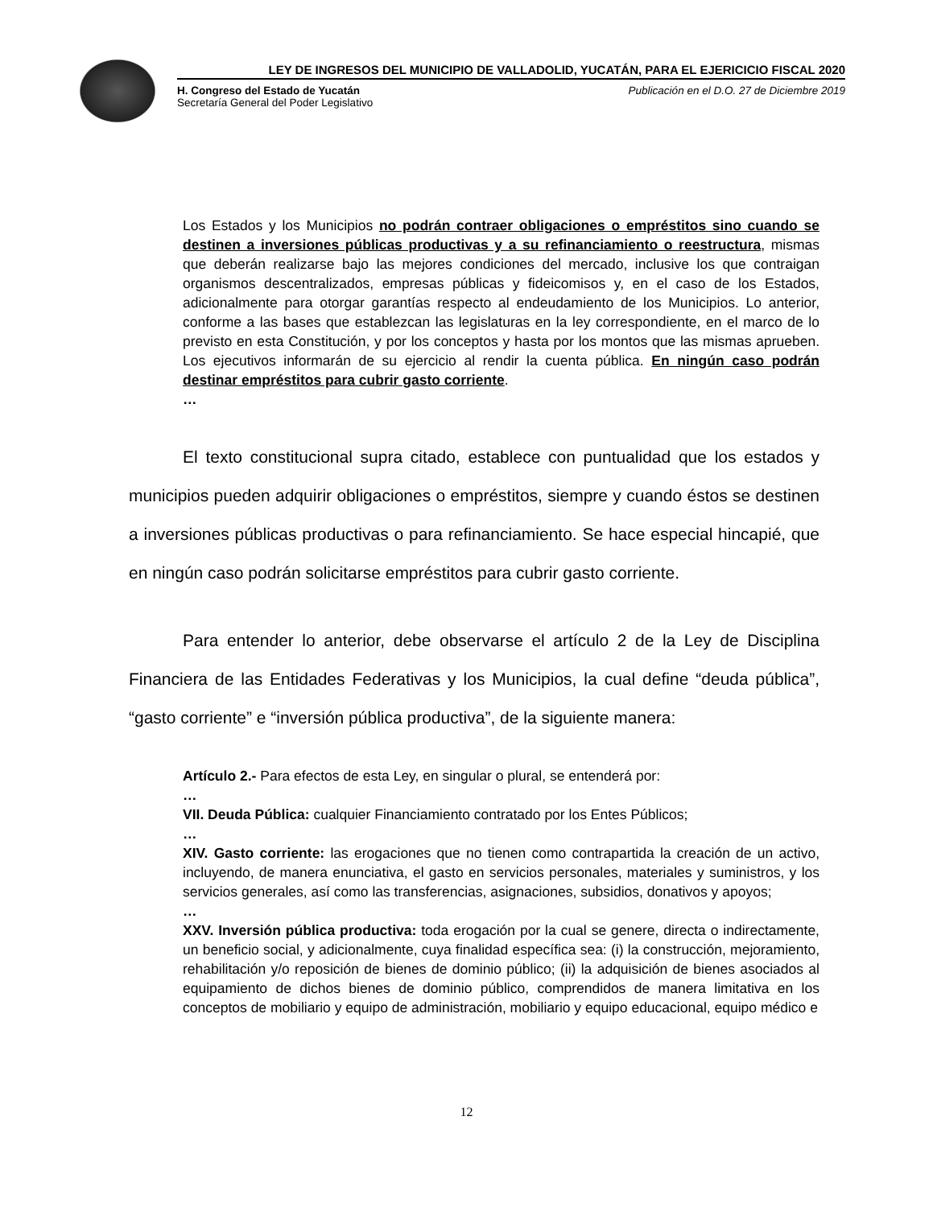LEY DE INGRESOS DEL MUNICIPIO DE VALLADOLID, YUCATÁN, PARA EL EJERICICIO FISCAL 2020
H. Congreso del Estado de Yucatán
Secretaría General del Poder Legislativo
Publicación en el D.O. 27 de Diciembre 2019
Los Estados y los Municipios no podrán contraer obligaciones o empréstitos sino cuando se destinen a inversiones públicas productivas y a su refinanciamiento o reestructura, mismas que deberán realizarse bajo las mejores condiciones del mercado, inclusive los que contraigan organismos descentralizados, empresas públicas y fideicomisos y, en el caso de los Estados, adicionalmente para otorgar garantías respecto al endeudamiento de los Municipios. Lo anterior, conforme a las bases que establezcan las legislaturas en la ley correspondiente, en el marco de lo previsto en esta Constitución, y por los conceptos y hasta por los montos que las mismas aprueben. Los ejecutivos informarán de su ejercicio al rendir la cuenta pública. En ningún caso podrán destinar empréstitos para cubrir gasto corriente.
…
El texto constitucional supra citado, establece con puntualidad que los estados y municipios pueden adquirir obligaciones o empréstitos, siempre y cuando éstos se destinen a inversiones públicas productivas o para refinanciamiento. Se hace especial hincapié, que en ningún caso podrán solicitarse empréstitos para cubrir gasto corriente.
Para entender lo anterior, debe observarse el artículo 2 de la Ley de Disciplina Financiera de las Entidades Federativas y los Municipios, la cual define “deuda pública”, “gasto corriente” e “inversión pública productiva”, de la siguiente manera:
Artículo 2.- Para efectos de esta Ley, en singular o plural, se entenderá por:
…
VII. Deuda Pública: cualquier Financiamiento contratado por los Entes Públicos;
…
XIV. Gasto corriente: las erogaciones que no tienen como contrapartida la creación de un activo, incluyendo, de manera enunciativa, el gasto en servicios personales, materiales y suministros, y los servicios generales, así como las transferencias, asignaciones, subsidios, donativos y apoyos;
…
XXV. Inversión pública productiva: toda erogación por la cual se genere, directa o indirectamente, un beneficio social, y adicionalmente, cuya finalidad específica sea: (i) la construcción, mejoramiento, rehabilitación y/o reposición de bienes de dominio público; (ii) la adquisición de bienes asociados al equipamiento de dichos bienes de dominio público, comprendidos de manera limitativa en los conceptos de mobiliario y equipo de administración, mobiliario y equipo educacional, equipo médico e
12